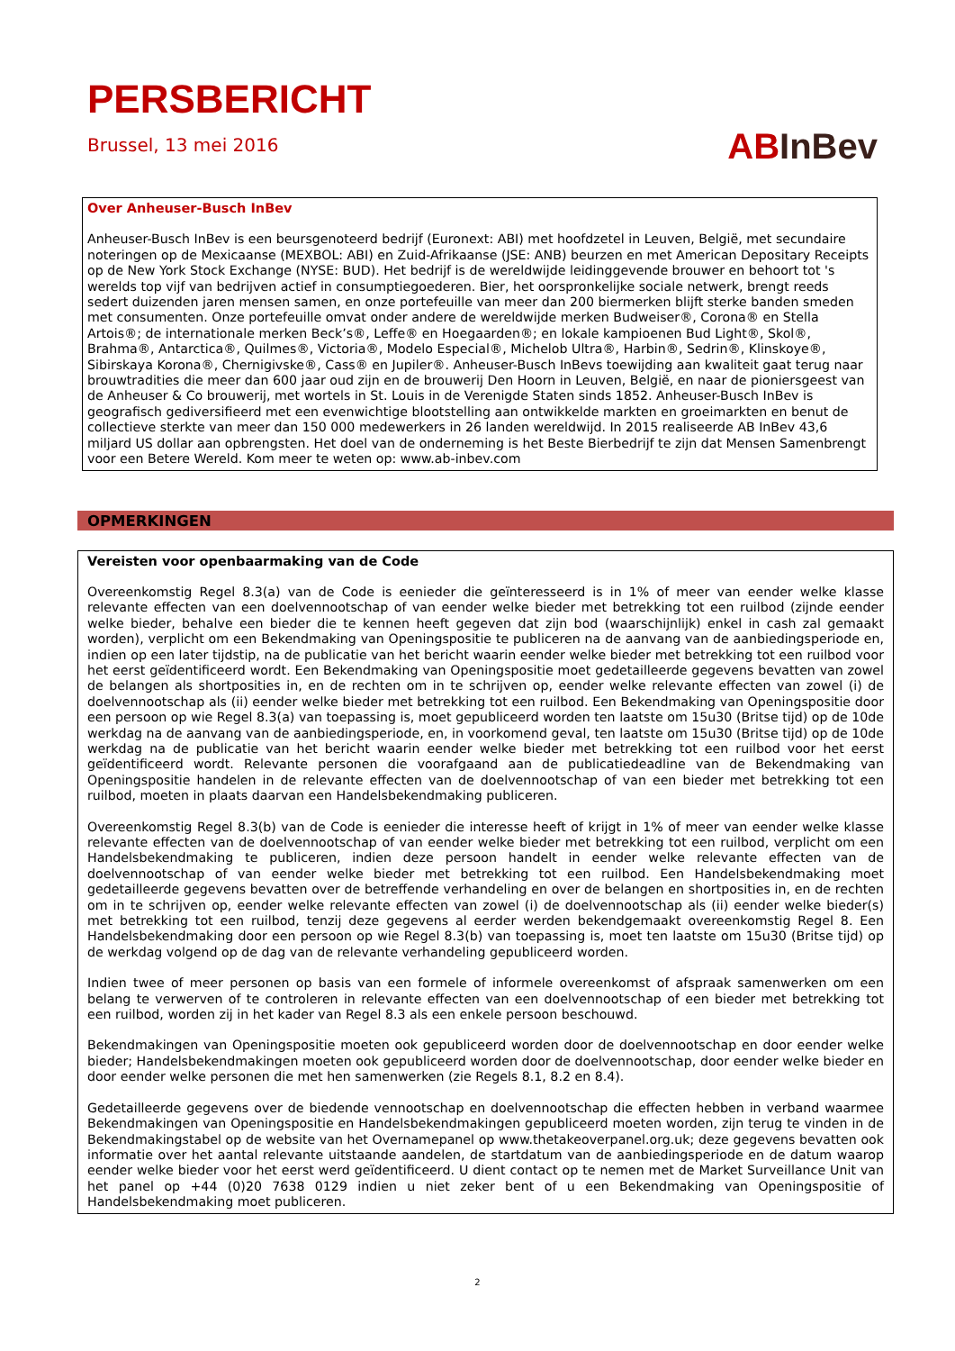PERSBERICHT
Brussel, 13 mei 2016
AB InBev
Over Anheuser-Busch InBev
Anheuser-Busch InBev is een beursgenoteerd bedrijf (Euronext: ABI) met hoofdzetel in Leuven, België, met secundaire noteringen op de Mexicaanse (MEXBOL: ABI) en Zuid-Afrikaanse (JSE: ANB) beurzen en met American Depositary Receipts op de New York Stock Exchange (NYSE: BUD). Het bedrijf is de wereldwijde leidinggevende brouwer en behoort tot 's werelds top vijf van bedrijven actief in consumptiegoederen. Bier, het oorspronkelijke sociale netwerk, brengt reeds sedert duizenden jaren mensen samen, en onze portefeuille van meer dan 200 biermerken blijft sterke banden smeden met consumenten. Onze portefeuille omvat onder andere de wereldwijde merken Budweiser®, Corona® en Stella Artois®; de internationale merken Beck’s®, Leffe® en Hoegaarden®; en lokale kampioenen Bud Light®, Skol®, Brahma®, Antarctica®, Quilmes®, Victoria®, Modelo Especial®, Michelob Ultra®, Harbin®, Sedrin®, Klinskoye®, Sibirskaya Korona®, Chernigivske®, Cass® en Jupiler®. Anheuser-Busch InBevs toewijding aan kwaliteit gaat terug naar brouwtradities die meer dan 600 jaar oud zijn en de brouwerij Den Hoorn in Leuven, België, en naar de pioniersgeest van de Anheuser & Co brouwerij, met wortels in St. Louis in de Verenigde Staten sinds 1852. Anheuser-Busch InBev is geografisch gediversifieerd met een evenwichtige blootstelling aan ontwikkelde markten en groeimarkten en benut de collectieve sterkte van meer dan 150 000 medewerkers in 26 landen wereldwijd. In 2015 realiseerde AB InBev 43,6 miljard US dollar aan opbrengsten. Het doel van de onderneming is het Beste Bierbedrijf te zijn dat Mensen Samenbrengt voor een Betere Wereld. Kom meer te weten op: www.ab-inbev.com
OPMERKINGEN
Vereisten voor openbaarmaking van de Code
Overeenkomstig Regel 8.3(a) van de Code is eenieder die geïnteresseerd is in 1% of meer van eender welke klasse relevante effecten van een doelvennootschap of van eender welke bieder met betrekking tot een ruilbod (zijnde eender welke bieder, behalve een bieder die te kennen heeft gegeven dat zijn bod (waarschijnlijk) enkel in cash zal gemaakt worden), verplicht om een Bekendmaking van Openingspositie te publiceren na de aanvang van de aanbiedingsperiode en, indien op een later tijdstip, na de publicatie van het bericht waarin eender welke bieder met betrekking tot een ruilbod voor het eerst geïdentificeerd wordt. Een Bekendmaking van Openingspositie moet gedetailleerde gegevens bevatten van zowel de belangen als shortposities in, en de rechten om in te schrijven op, eender welke relevante effecten van zowel (i) de doelvennootschap als (ii) eender welke bieder met betrekking tot een ruilbod. Een Bekendmaking van Openingspositie door een persoon op wie Regel 8.3(a) van toepassing is, moet gepubliceerd worden ten laatste om 15u30 (Britse tijd) op de 10de werkdag na de aanvang van de aanbiedingsperiode, en, in voorkomend geval, ten laatste om 15u30 (Britse tijd) op de 10de werkdag na de publicatie van het bericht waarin eender welke bieder met betrekking tot een ruilbod voor het eerst geïdentificeerd wordt. Relevante personen die voorafgaand aan de publicatiedeadline van de Bekendmaking van Openingspositie handelen in de relevante effecten van de doelvennootschap of van een bieder met betrekking tot een ruilbod, moeten in plaats daarvan een Handelsbekendmaking publiceren.
Overeenkomstig Regel 8.3(b) van de Code is eenieder die interesse heeft of krijgt in 1% of meer van eender welke klasse relevante effecten van de doelvennootschap of van eender welke bieder met betrekking tot een ruilbod, verplicht om een Handelsbekendmaking te publiceren, indien deze persoon handelt in eender welke relevante effecten van de doelvennootschap of van eender welke bieder met betrekking tot een ruilbod. Een Handelsbekendmaking moet gedetailleerde gegevens bevatten over de betreffende verhandeling en over de belangen en shortposities in, en de rechten om in te schrijven op, eender welke relevante effecten van zowel (i) de doelvennootschap als (ii) eender welke bieder(s) met betrekking tot een ruilbod, tenzij deze gegevens al eerder werden bekendgemaakt overeenkomstig Regel 8. Een Handelsbekendmaking door een persoon op wie Regel 8.3(b) van toepassing is, moet ten laatste om 15u30 (Britse tijd) op de werkdag volgend op de dag van de relevante verhandeling gepubliceerd worden.
Indien twee of meer personen op basis van een formele of informele overeenkomst of afspraak samenwerken om een belang te verwerven of te controleren in relevante effecten van een doelvennootschap of een bieder met betrekking tot een ruilbod, worden zij in het kader van Regel 8.3 als een enkele persoon beschouwd.
Bekendmakingen van Openingspositie moeten ook gepubliceerd worden door de doelvennootschap en door eender welke bieder; Handelsbekendmakingen moeten ook gepubliceerd worden door de doelvennootschap, door eender welke bieder en door eender welke personen die met hen samenwerken (zie Regels 8.1, 8.2 en 8.4).
Gedetailleerde gegevens over de biedende vennootschap en doelvennootschap die effecten hebben in verband waarmee Bekendmakingen van Openingspositie en Handelsbekendmakingen gepubliceerd moeten worden, zijn terug te vinden in de Bekendmakingstabel op de website van het Overnamepanel op www.thetakeoverpanel.org.uk; deze gegevens bevatten ook informatie over het aantal relevante uitstaande aandelen, de startdatum van de aanbiedingsperiode en de datum waarop eender welke bieder voor het eerst werd geïdentificeerd. U dient contact op te nemen met de Market Surveillance Unit van het panel op +44 (0)20 7638 0129 indien u niet zeker bent of u een Bekendmaking van Openingspositie of Handelsbekendmaking moet publiceren.
2